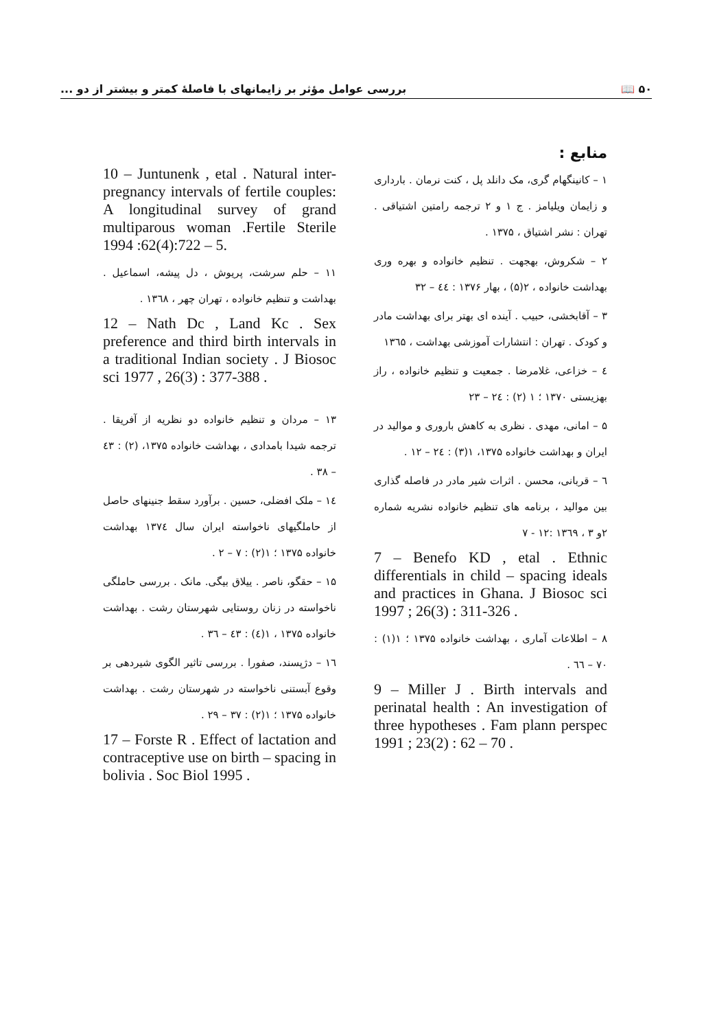۵۰ 📖 بررسی عوامل مؤثر بر زایمانهای با فاصلهٔ کمتر و بیشتر از دو ...
منابع :
۱ – کانینگهام گری، مک دانلد پل ، کنت نرمان . بارداری و زایمان ویلیامز . ج ۱ و ۲ ترجمه رامتین اشتیاقی . تهران : نشر اشتیاق ، ۱۳۷۵ .
۲ – شکروش، بهجهت . تنظیم خانواده و بهره وری بهداشت خانواده ، ۲(۵) ، بهار ۱۳۷۶ : ٤٤ – ۳۲
۳ – آقابخشی، حبیب . آینده ای بهتر برای بهداشت مادر و کودک . تهران : انتشارات آموزشی بهداشت ، ۱۳٦۵
٤ – خزاعی، غلامرضا . جمعیت و تنظیم خانواده ، راز بهزیستی ۱۳۷۰ ؛ ۱ (۲) : ۲٤ – ۲۳
۵ – امانی، مهدی . نظری به کاهش باروری و موالید در ایران و بهداشت خانواده ۱۳۷۵، ۱(۳) : ۲٤ – ۱۲ .
٦ – قربانی، محسن . اثرات شیر مادر در فاصله گذاری بین موالید ، برنامه های تنظیم خانواده نشریه شماره ۲و ۳ ، ۱۳٦۹ :۱۲ - ۷
7 – Benefo KD , etal . Ethnic differentials in child – spacing ideals and practices in Ghana. J Biosoc sci 1997 ; 26(3) : 311-326 .
۸ – اطلاعات آماری ، بهداشت خانواده ۱۳۷۵ ؛ ۱(۱) : ۷۰ – ٦٦ .
9 – Miller J . Birth intervals and perinatal health : An investigation of three hypotheses . Fam plann perspec 1991 ; 23(2) : 62 – 70 .
10 – Juntunenk , etal . Natural inter-pregnancy intervals of fertile couples: A longitudinal survey of grand multiparous woman .Fertile Sterile 1994 :62(4):722 – 5.
۱۱ – حلم سرشت، پریوش ، دل پیشه، اسماعیل . بهداشت و تنظیم خانواده ، تهران چهر ، ۱۳٦۸ .
12 – Nath Dc , Land Kc . Sex preference and third birth intervals in a traditional Indian society . J Biosoc sci 1977 , 26(3) : 377-388 .
۱۳ – مردان و تنظیم خانواده دو نظریه از آفریقا . ترجمه شیدا بامدادی ، بهداشت خانواده ۱۳۷۵، (۲) : ٤۳ – ۳۸ .
۱٤ – ملک افضلی، حسین . برآورد سقط جنینهای حاصل از حاملگیهای ناخواسته ایران سال ۱۳۷٤ بهداشت خانواده ۱۳۷۵ ؛ ۱(۲) : ۷ – ۲ .
۱۵ – حقگو، ناصر . ییلاق بیگی. مانک . بررسی حاملگی ناخواسته در زنان روستایی شهرستان رشت . بهداشت خانواده ۱۳۷۵ ، ۱(٤) : ٤۳ – ۳٦ .
۱٦ – دژپسند، صفورا . بررسی تاثیر الگوی شیردهی بر وقوع آبستنی ناخواسته در شهرستان رشت . بهداشت خانواده ۱۳۷۵ ؛ ۱(۲) : ۳۷ – ۲۹ .
17 – Forste R . Effect of lactation and contraceptive use on birth – spacing in bolivia . Soc Biol 1995 .